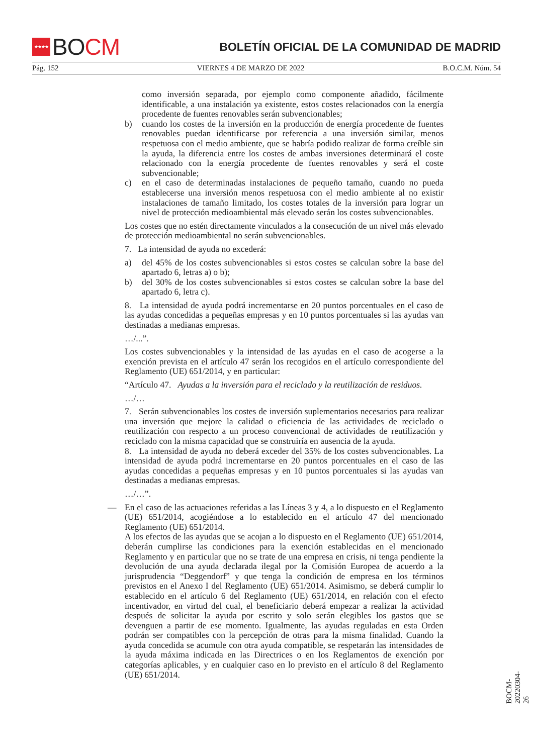★★★★
BO CM
BOLETÍN OFICIAL DE LA COMUNIDAD DE MADRID
Pág. 152 VIERNES 4 DE MARZO DE 2022 B.O.C.M. Núm. 54
como inversión separada, por ejemplo como componente añadido, fácilmente identificable, a una instalación ya existente, estos costes relacionados con la energía procedente de fuentes renovables serán subvencionables;
b) cuando los costes de la inversión en la producción de energía procedente de fuentes renovables puedan identificarse por referencia a una inversión similar, menos respetuosa con el medio ambiente, que se habría podido realizar de forma creíble sin la ayuda, la diferencia entre los costes de ambas inversiones determinará el coste relacionado con la energía procedente de fuentes renovables y será el coste subvencionable;
c) en el caso de determinadas instalaciones de pequeño tamaño, cuando no pueda establecerse una inversión menos respetuosa con el medio ambiente al no existir instalaciones de tamaño limitado, los costes totales de la inversión para lograr un nivel de protección medioambiental más elevado serán los costes subvencionables.
Los costes que no estén directamente vinculados a la consecución de un nivel más elevado de protección medioambiental no serán subvencionables.
7. La intensidad de ayuda no excederá:
a) del 45% de los costes subvencionables si estos costes se calculan sobre la base del apartado 6, letras a) o b);
b) del 30% de los costes subvencionables si estos costes se calculan sobre la base del apartado 6, letra c).
8. La intensidad de ayuda podrá incrementarse en 20 puntos porcentuales en el caso de las ayudas concedidas a pequeñas empresas y en 10 puntos porcentuales si las ayudas van destinadas a medianas empresas.
…/...”.
Los costes subvencionables y la intensidad de las ayudas en el caso de acogerse a la exención prevista en el artículo 47 serán los recogidos en el artículo correspondiente del Reglamento (UE) 651/2014, y en particular:
“Artículo 47. Ayudas a la inversión para el reciclado y la reutilización de residuos.
…/…
7. Serán subvencionables los costes de inversión suplementarios necesarios para realizar una inversión que mejore la calidad o eficiencia de las actividades de reciclado o reutilización con respecto a un proceso convencional de actividades de reutilización y reciclado con la misma capacidad que se construiría en ausencia de la ayuda.
8. La intensidad de ayuda no deberá exceder del 35% de los costes subvencionables. La intensidad de ayuda podrá incrementarse en 20 puntos porcentuales en el caso de las ayudas concedidas a pequeñas empresas y en 10 puntos porcentuales si las ayudas van destinadas a medianas empresas.
…/…”.
— En el caso de las actuaciones referidas a las Líneas 3 y 4, a lo dispuesto en el Reglamento (UE) 651/2014, acogiéndose a lo establecido en el artículo 47 del mencionado Reglamento (UE) 651/2014.
A los efectos de las ayudas que se acojan a lo dispuesto en el Reglamento (UE) 651/2014, deberán cumplirse las condiciones para la exención establecidas en el mencionado Reglamento y en particular que no se trate de una empresa en crisis, ni tenga pendiente la devolución de una ayuda declarada ilegal por la Comisión Europea de acuerdo a la jurisprudencia “Deggendorf” y que tenga la condición de empresa en los términos previstos en el Anexo I del Reglamento (UE) 651/2014. Asimismo, se deberá cumplir lo establecido en el artículo 6 del Reglamento (UE) 651/2014, en relación con el efecto incentivador, en virtud del cual, el beneficiario deberá empezar a realizar la actividad después de solicitar la ayuda por escrito y solo serán elegibles los gastos que se devenguen a partir de ese momento. Igualmente, las ayudas reguladas en esta Orden podrán ser compatibles con la percepción de otras para la misma finalidad. Cuando la ayuda concedida se acumule con otra ayuda compatible, se respetarán las intensidades de la ayuda máxima indicada en las Directrices o en los Reglamentos de exención por categorías aplicables, y en cualquier caso en lo previsto en el artículo 8 del Reglamento (UE) 651/2014.
BOCM-20220304-26